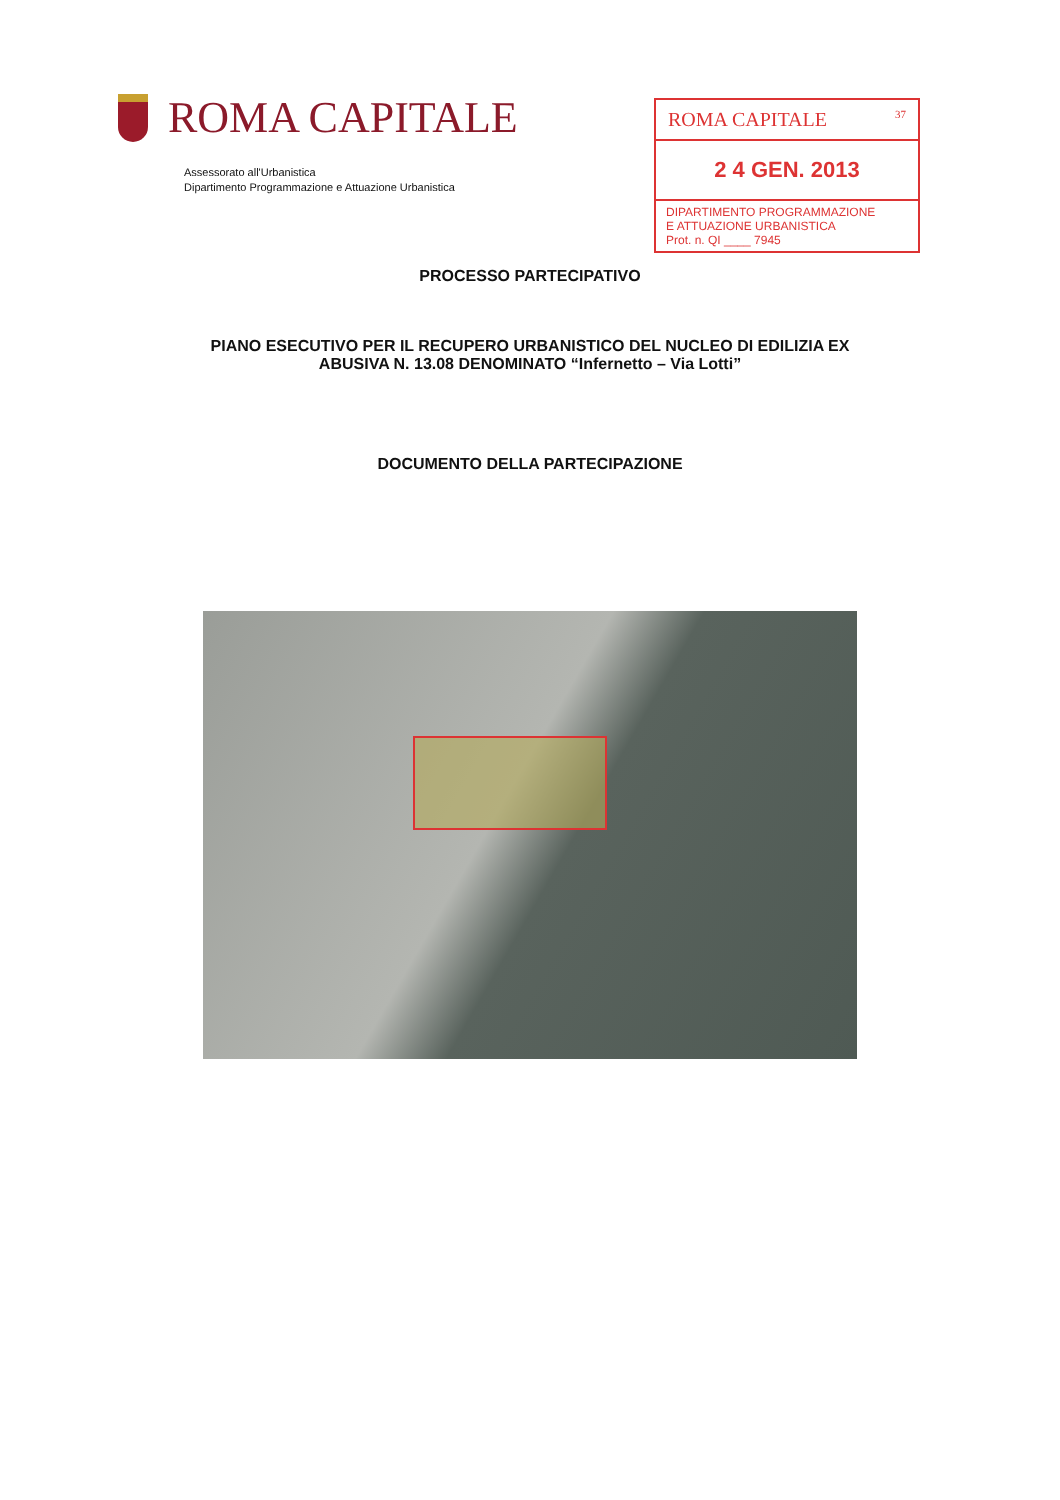ROMA CAPITALE
Assessorato all'Urbanistica
Dipartimento Programmazione e Attuazione Urbanistica
ROMA CAPITALE 37
2 4 GEN. 2013
DIPARTIMENTO PROGRAMMAZIONE
E ATTUAZIONE URBANISTICA
Prot. n. QI ____ 7945
PROCESSO PARTECIPATIVO
PIANO ESECUTIVO PER IL RECUPERO URBANISTICO DEL NUCLEO DI EDILIZIA EX
ABUSIVA N. 13.08 DENOMINATO “Infernetto – Via Lotti”
DOCUMENTO DELLA PARTECIPAZIONE